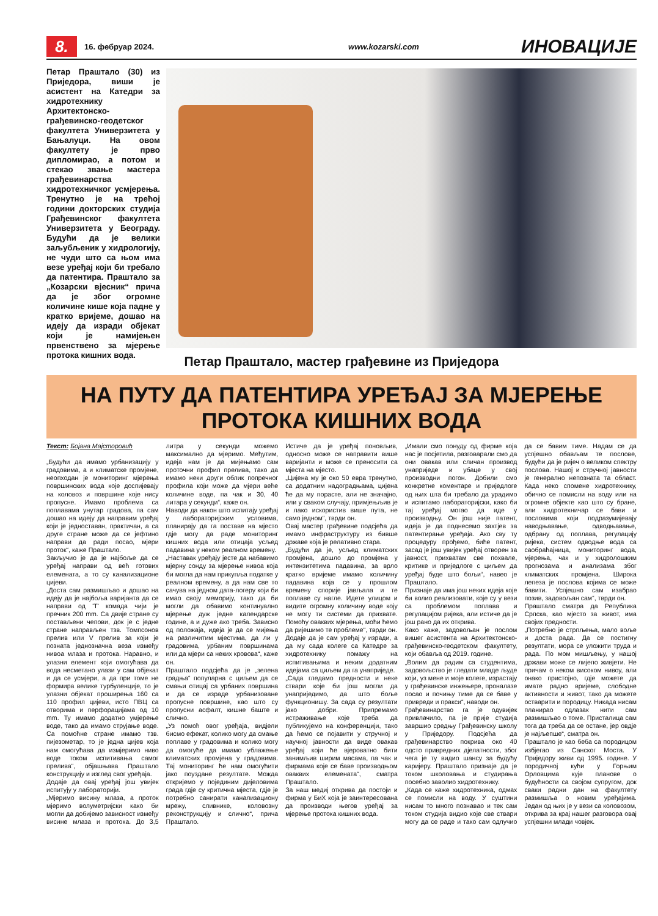8.
16. фебруар 2024. www.kozarski.com
ИНОВАЦИЈЕ
Петар Праштало (30) из Приједора, виши је асистент на Катедри за хидротехнику Архитектонско-грађевинско-геодетског факултета Универзитета у Бањалуци. На овом факултету је прво дипломирао, а потом и стекао звање мастера грађевинарства хидротехничког усмјерења. Тренутно је на трећој години докторских студија Грађевинског факултета Универзитета у Београду. Будући да је велики заљубљеник у хидрологију, не чуди што са њом има везе уређај који би требало да патентира. Праштало за „Козарски вјесник“ прича да је због огромне количине кише која падне у кратко вријеме, дошао на идеју да изради објекат који је намијењен првенствено за мјерење протока кишних вода.
Петар Праштало, мастер грађевине из Приједора
НА ПУТУ ДА ПАТЕНТИРА УРЕЂАЈ ЗА МЈЕРЕЊЕ
ПРОТОКА КИШНИХ ВОДА
Текст: Бојана Мајсторовић
„Будући да имамо урбанизацију у градовима, а и климатске промјене, неопходан је мониторинг мјерења површинских вода које доспијевају на коловоз и површине које нису пропусне. Имамо проблема са поплавама унутар градова, па сам дошао на идеју да направим уређај који је једноставан, практичан, а са друге стране може да се јефтино направи да ради посао, мјери проток“, каже Праштало.
Закључио је да је најбоље да се уређај направи од већ готових елемената, а то су канализационе цијеви.
„Доста сам размишљао и дошао на идеју да је најбоља варијанта да се направи од 'Т' комада чији је пречник 200 mm. Са двије стране су постављени чепови, док је с једне стране направљен тзв. Томпсонов прелив или V прелив за који је позната једнозначна веза између нивоа млаза и протока. Наравно, и улазни елемент који омогућава да вода несметано улази у сам објекат и да се усмјери, а да при томе не формира велике турбуленције, то је улазни објекат проширења 160 са 110 профил цијеви, исто ПВЦ са отворима и перфорацијама од 10 mm. Ту имамо додатно умјерење воде, тако да имамо струјање воде. Са помоћне стране имамо тзв. пијезометар, то је једна цијев која нам омогућава да измјеримо ниво воде током испитивања самог прелива“, објашњава Праштало конструкцију и изглед свог уређаја.
Додаје да овај уређај још увијек испитују у лабораторији.
„Мјеримо висину млаза, а проток мјеримо волуметријски како би могли да добијемо зависност између висине млаза и протока. До 3,5 литра у секунди можемо максимално да мјеримо. Међутим, идеја нам је да мијењамо сам проточни профил прелива, тако да имамо неки други облик попречног профила који може да мјери веће количине воде, па чак и 30, 40 литара у секунди“, каже он.
Наводи да након што испитају уређај у лабораторијским условима, планирају да га поставе на мјесто гдје могу да раде мониторинг кишних вода или отицаја усљед падавина у неком реалном времену.
„Наставак уређају јесте да набавимо мјерну сонду за мјерење нивоа која би могла да нам прикупља податке у реалном времену, а да нам све то сачува на једном дата-логеру који би имао своју меморију, тако да би могли да обавимо континуално мјерење дуж једне календарске године, а и дуже ако треба. Зависно од положаја, идеја је да се мијења на различитим мјестима, да ли у градовима, урбаним површинама или да мјери са неких кровова“, каже он.
Праштало подсјећа да је „зелена градња“ популарна с циљем да се смањи отицај са урбаних површина и да се израде урбанизоване пропусне површине, као што су пропусни асфалт, кишне баште и слично.
„Уз помоћ овог уређаја, видјели бисмо ефекат, колико могу да смање поплаве у градовима и колико могу да омогуће да имамо ублажење климатских промјена у градовима. Тај мониторинг ће нам омогућити јако поуздане резултате. Можда откријемо у појединим дијеловима града гдје су критична мјеста, гдје је потребно санирати канализациону мрежу, сливнике, коловозну реконструкцију и слично“, прича Праштало.
Истиче да је уређај поновљив, односно може се направити више варијанти и може се преносити са мјеста на мјесто.
„Цијена му је око 50 евра тренутно, са додатним надоградњама, цијена ће да му порасте, али не значајно, или у сваком случају, примјењљив је и лако искористив више пута, не само једном“, тврди он.
Овај мастер грађевине подсјећа да имамо инфраструктуру из бивше државе која је релативно стара.
„Будући да је, усљед климатских промјена, дошло до промјена у интензитетима падавина, за врло кратко вријеме имамо количину падавина која се у прошлом времену спорије јављала и те поплаве су нагле. Идете улицом и видите огромну количину воде коју не могу ти системи да прихвате. Помоћу оваквих мјерења, моћи ћемо да ријешимо те проблеме“, тврди он.
Додаје да је сам уређај у изради, а да му сада колеге са Катедре за хидротехнику помажу на испитивањима и неким додатним идејама са циљем да га унаприједе.
„Сада гледамо предности и неке ствари које би још могли да унаприједимо, да што боље функционишу. За сада су резултати јако добри. Припремамо истраживање које треба да публикујемо на конференцији, тако да ћемо се појавити у стручној и научној јавности да виде овакав уређај који ће вјероватно бити занимљив ширим масама, па чак и фирмама које се баве производњом оваквих елемената“, сматра Праштало.
За наш медиј открива да постоји и фирма у БиХ која је заинтересована да производи његов уређај за мјерење протока кишних вода.
„Имали смо понуду од фирме која нас је посјетила, разговарали смо да они овакав или сличан производ унаприједе и убаце у свој производни погон. Добили смо конкретне коментаре и приједлоге од њих шта би требало да урадимо и испитамо лабораторијски, како би тај уређај могао да иде у производњу. Он још није патент, идеја је да поднесемо захтјев за патентирање уређаја. Ако сву ту процедуру прођемо, биће патент, засад је још увијек уређај отворен за јавност, прихватам све похвале, критике и приједлоге с циљем да уређај буде што бољи“, навео је Праштало.
Признаје да има још неких идеја које би волио реализовати, које су у вези са проблемом поплава и регулацијом ријека, али истиче да је још рано да их открива.
Како каже, задовољан је послом вишег асистента на Архитектонско-грађевинско-геодетском факултету, који обавља од 2019. године.
„Волим да радим са студентима, задовољство је гледати младе људе који, уз мене и моје колеге, израстају у грађевинске инжењере, проналазе посао и почињу тиме да се баве у привреди и пракси“, наводи он.
Грађевинарство га је одувијек привлачило, па је прије студија завршио средњу Грађевинску школу у Приједору. Подсјећа да грађевинарство покрива око 40 одсто привредних дјелатности, због чега је ту видио шансу за будућу каријеру. Праштало признаје да је током школовања и студирања посебно заволио хидротехнику.
„Када се каже хидротехника, одмах се помисли на воду. У суштини нисам то много познавао и тек сам током студија видио које све ствари могу да се раде и тако сам одлучио да се бавим тиме. Надам се да успјешно обављам те послове, будући да је ријеч о великом спектру послова. Нашој и стручној јавности је генерално непозната та област. Када неко спомене хидротехнику, обично се помисли на воду или на огромне објекте као што су бране, али хидротехничар се бави и пословима који подразумијевају наводњавање, одводњавање, одбрану од поплава, регулацију ријека, систем одводње вода са саобраћајница, мониторинг вода, мјерења, чак и у хидролошким прогнозама и анализама због климатских промјена. Широка лепеза је послова којима се може бавити. Успјешно сам изабрао позив, задовољан сам“, тврди он.
Праштало сматра да Република Српска, као мјесто за живот, има својих предности.
„Потребно је стрпљења, мало воље и доста рада. Да се постигну резултати, мора се уложити труда и рада. По мом мишљењу, у нашој држави може се лијепо живјети. Не причам о неком високом нивоу, али онако пристојно, гдје можете да имате радно вријеме, слободне активности и живот, тако да можете остварити и породицу. Никада нисам планирао одлазак нити сам размишљао о томе. Присталица сам тога да треба да се остане, јер овдје је најљепше“, сматра он.
Праштало је као беба са породицом избјегао из Санског Моста. У Приједору живи од 1995. године. У породичној кући у Горњим Орловцима кује планове о будућности са својом супругом, док сваки радни дан на факултету размишља о новим уређајима. Један од њих је у вези са коловозом, открива за крај нашег разговора овај успјешни млади човјек.